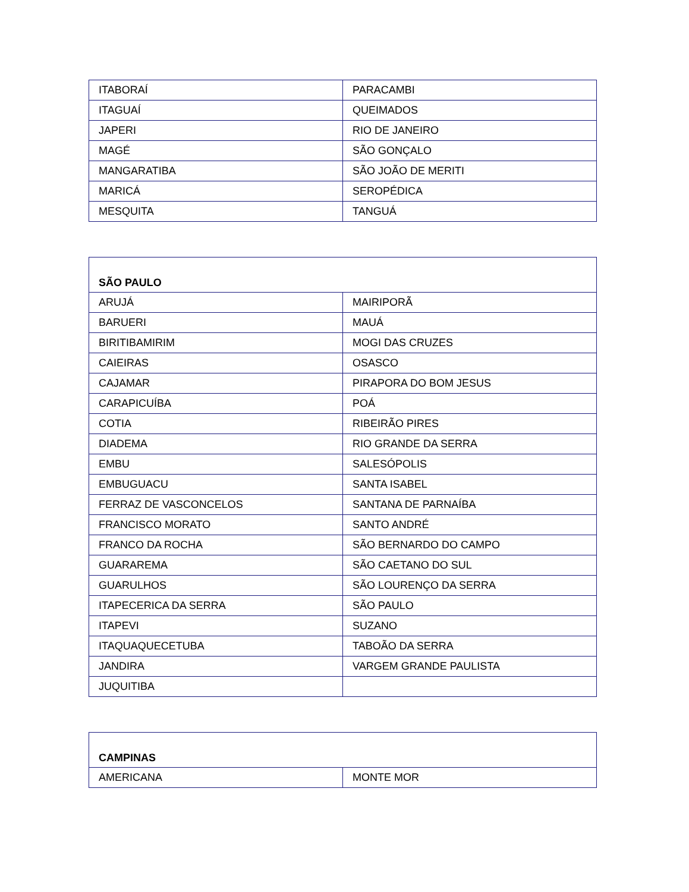| ITABORAÍ | PARACAMBI |
| ITAGUAÍ | QUEIMADOS |
| JAPERI | RIO DE JANEIRO |
| MAGÉ | SÃO GONÇALO |
| MANGARATIBA | SÃO JOÃO DE MERITI |
| MARICÁ | SEROPÉDICA |
| MESQUITA | TANGUÁ |
| SÃO PAULO | |
| ARUJÁ | MAIRIPORÃ |
| BARUERI | MAUÁ |
| BIRITIBAMIRIM | MOGI DAS CRUZES |
| CAIEIRAS | OSASCO |
| CAJAMAR | PIRAPORA DO BOM JESUS |
| CARAPICUÍBA | POÁ |
| COTIA | RIBEIRÃO PIRES |
| DIADEMA | RIO GRANDE DA SERRA |
| EMBU | SALESÓPOLIS |
| EMBUGUACU | SANTA ISABEL |
| FERRAZ DE VASCONCELOS | SANTANA DE PARNAÍBA |
| FRANCISCO MORATO | SANTO ANDRÉ |
| FRANCO DA ROCHA | SÃO BERNARDO DO CAMPO |
| GUARAREMA | SÃO CAETANO DO SUL |
| GUARULHOS | SÃO LOURENÇO DA SERRA |
| ITAPECERICA DA SERRA | SÃO PAULO |
| ITAPEVI | SUZANO |
| ITAQUAQUECETUBA | TABOÃO DA SERRA |
| JANDIRA | VARGEM GRANDE PAULISTA |
| JUQUITIBA | |
| CAMPINAS | |
| AMERICANA | MONTE MOR |